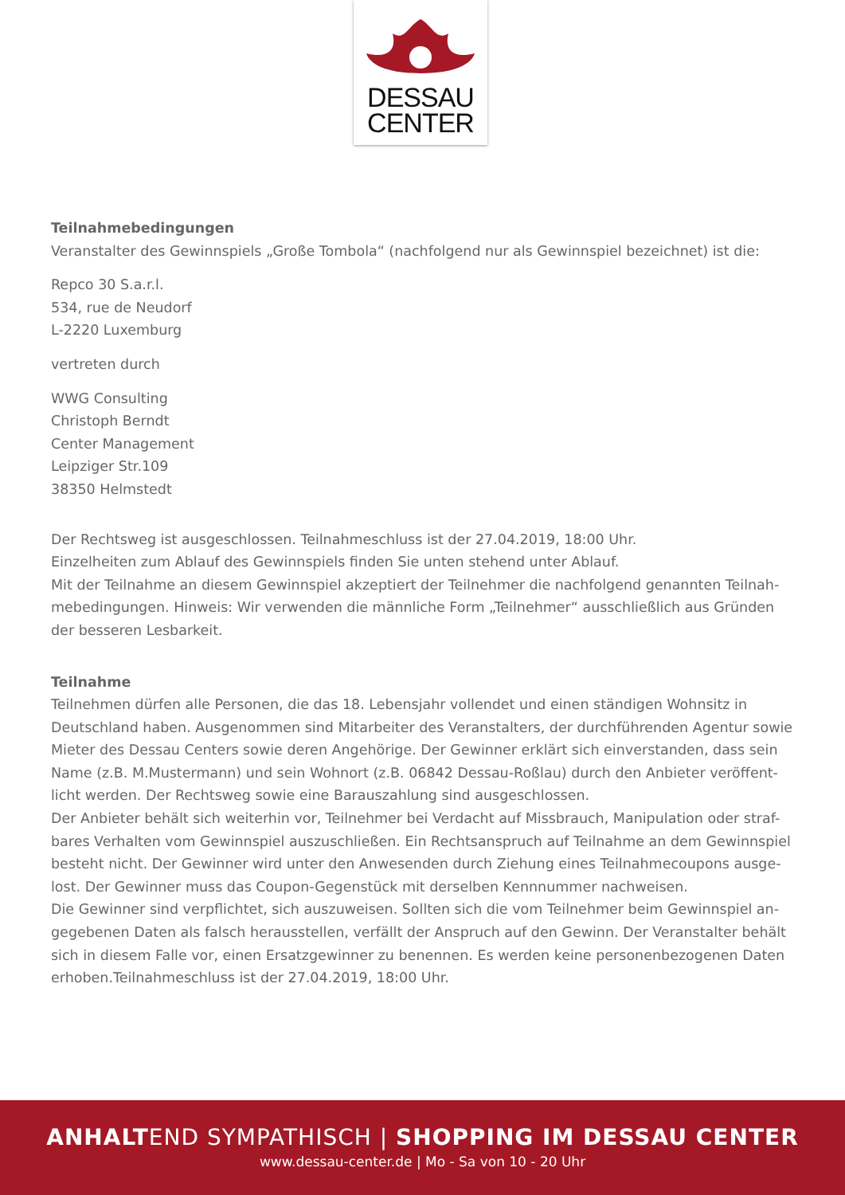DESSAU
CENTER
Teilnahmebedingungen
Veranstalter des Gewinnspiels „Große Tombola“ (nachfolgend nur als Gewinnspiel bezeichnet) ist die:
Repco 30 S.a.r.l.
534, rue de Neudorf
L-2220 Luxemburg
vertreten durch
WWG Consulting
Christoph Berndt
Center Management
Leipziger Str.109
38350 Helmstedt
Der Rechtsweg ist ausgeschlossen. Teilnahmeschluss ist der 27.04.2019, 18:00 Uhr.
Einzelheiten zum Ablauf des Gewinnspiels finden Sie unten stehend unter Ablauf.
Mit der Teilnahme an diesem Gewinnspiel akzeptiert der Teilnehmer die nachfolgend genannten Teilnah-mebedingungen. Hinweis: Wir verwenden die männliche Form „Teilnehmer“ ausschließlich aus Gründen der besseren Lesbarkeit.
Teilnahme
Teilnehmen dürfen alle Personen, die das 18. Lebensjahr vollendet und einen ständigen Wohnsitz in Deutschland haben. Ausgenommen sind Mitarbeiter des Veranstalters, der durchführenden Agentur sowie Mieter des Dessau Centers sowie deren Angehörige. Der Gewinner erklärt sich einverstanden, dass sein Name (z.B. M.Mustermann) und sein Wohnort (z.B. 06842 Dessau-Roßlau) durch den Anbieter veröffent-licht werden. Der Rechtsweg sowie eine Barauszahlung sind ausgeschlossen.
Der Anbieter behält sich weiterhin vor, Teilnehmer bei Verdacht auf Missbrauch, Manipulation oder straf-bares Verhalten vom Gewinnspiel auszuschließen. Ein Rechtsanspruch auf Teilnahme an dem Gewinnspiel besteht nicht. Der Gewinner wird unter den Anwesenden durch Ziehung eines Teilnahmecoupons ausge-lost. Der Gewinner muss das Coupon-Gegenstück mit derselben Kennnummer nachweisen.
Die Gewinner sind verpflichtet, sich auszuweisen. Sollten sich die vom Teilnehmer beim Gewinnspiel an-gegebenen Daten als falsch herausstellen, verfällt der Anspruch auf den Gewinn. Der Veranstalter behält sich in diesem Falle vor, einen Ersatzgewinner zu benennen. Es werden keine personenbezogenen Daten erhoben.Teilnahmeschluss ist der 27.04.2019, 18:00 Uhr.
ANHALTEND SYMPATHISCH | SHOPPING IM DESSAU CENTER
www.dessau-center.de | Mo - Sa von 10 - 20 Uhr